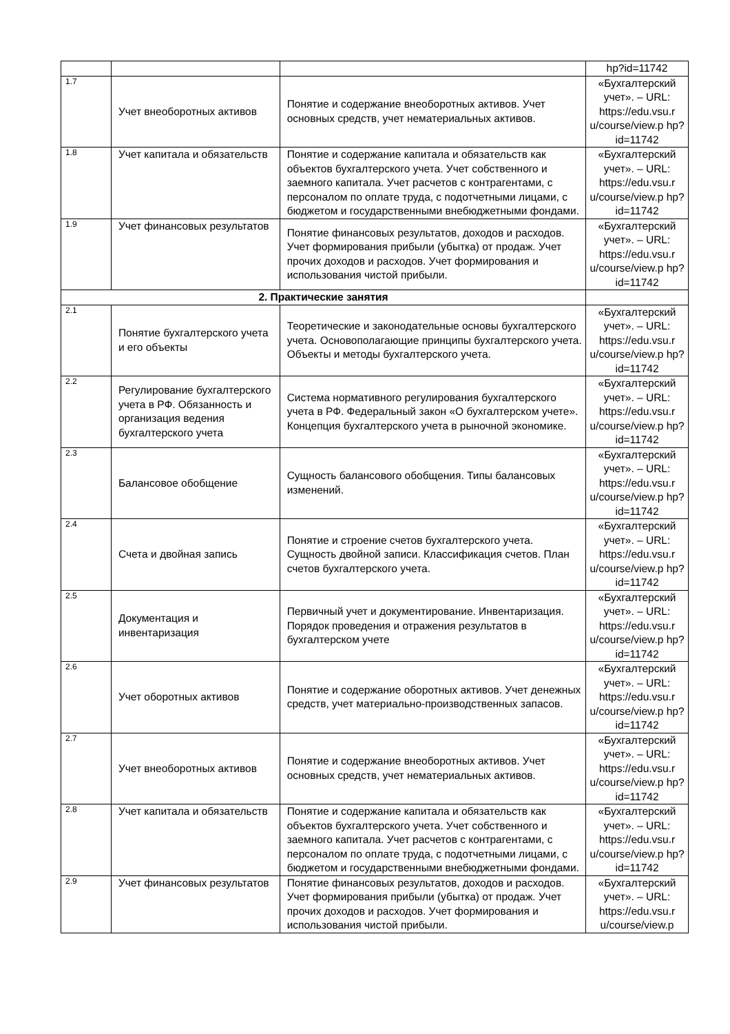| | | | hp?id=11742 |
| 1.7 | Учет внеоборотных активов | Понятие и содержание внеоборотных активов. Учет основных средств, учет нематериальных активов. | «Бухгалтерский учет». – URL: https://edu.vsu.r u/course/view.p hp?id=11742 |
| 1.8 | Учет капитала и обязательств | Понятие и содержание капитала и обязательств как объектов бухгалтерского учета. Учет собственного и заемного капитала. Учет расчетов с контрагентами, с персоналом по оплате труда, с подотчетными лицами, с бюджетом и государственными внебюджетными фондами. | «Бухгалтерский учет». – URL: https://edu.vsu.r u/course/view.p hp?id=11742 |
| 1.9 | Учет финансовых результатов | Понятие финансовых результатов, доходов и расходов. Учет формирования прибыли (убытка) от продаж. Учет прочих доходов и расходов. Учет формирования и использования чистой прибыли. | «Бухгалтерский учет». – URL: https://edu.vsu.r u/course/view.p hp?id=11742 |
| 2. Практические занятия | | | |
| 2.1 | Понятие бухгалтерского учета и его объекты | Теоретические и законодательные основы бухгалтерского учета. Основополагающие принципы бухгалтерского учета. Объекты и методы бухгалтерского учета. | «Бухгалтерский учет». – URL: https://edu.vsu.r u/course/view.p hp?id=11742 |
| 2.2 | Регулирование бухгалтерского учета в РФ. Обязанность и организация ведения бухгалтерского учета | Система нормативного регулирования бухгалтерского учета в РФ. Федеральный закон «О бухгалтерском учете». Концепция бухгалтерского учета в рыночной экономике. | «Бухгалтерский учет». – URL: https://edu.vsu.r u/course/view.p hp?id=11742 |
| 2.3 | Балансовое обобщение | Сущность балансового обобщения. Типы балансовых изменений. | «Бухгалтерский учет». – URL: https://edu.vsu.r u/course/view.p hp?id=11742 |
| 2.4 | Счета и двойная запись | Понятие и строение счетов бухгалтерского учета. Сущность двойной записи. Классификация счетов. План счетов бухгалтерского учета. | «Бухгалтерский учет». – URL: https://edu.vsu.r u/course/view.p hp?id=11742 |
| 2.5 | Документация и инвентаризация | Первичный учет и документирование. Инвентаризация. Порядок проведения и отражения результатов в бухгалтерском учете | «Бухгалтерский учет». – URL: https://edu.vsu.r u/course/view.p hp?id=11742 |
| 2.6 | Учет оборотных активов | Понятие и содержание оборотных активов. Учет денежных средств, учет материально-производственных запасов. | «Бухгалтерский учет». – URL: https://edu.vsu.r u/course/view.p hp?id=11742 |
| 2.7 | Учет внеоборотных активов | Понятие и содержание внеоборотных активов. Учет основных средств, учет нематериальных активов. | «Бухгалтерский учет». – URL: https://edu.vsu.r u/course/view.p hp?id=11742 |
| 2.8 | Учет капитала и обязательств | Понятие и содержание капитала и обязательств как объектов бухгалтерского учета. Учет собственного и заемного капитала. Учет расчетов с контрагентами, с персоналом по оплате труда, с подотчетными лицами, с бюджетом и государственными внебюджетными фондами. | «Бухгалтерский учет». – URL: https://edu.vsu.r u/course/view.p hp?id=11742 |
| 2.9 | Учет финансовых результатов | Понятие финансовых результатов, доходов и расходов. Учет формирования прибыли (убытка) от продаж. Учет прочих доходов и расходов. Учет формирования и использования чистой прибыли. | «Бухгалтерский учет». – URL: https://edu.vsu.r u/course/view.p |